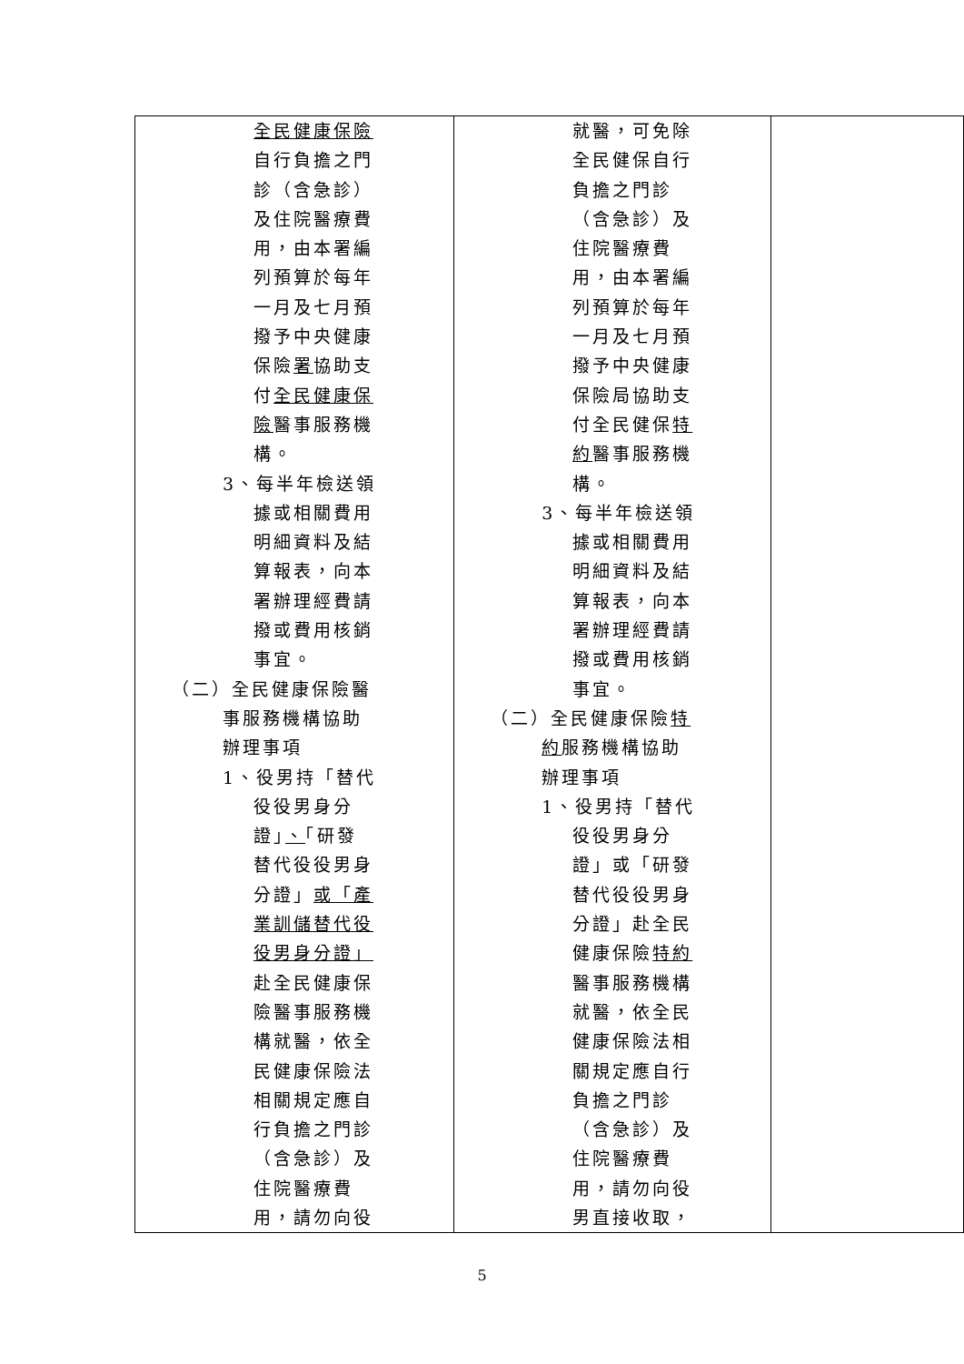| 全民健康保險 自行負擔之門 診（含急診） 及住院醫療費 用，由本署編 列預算於每年 一月及七月預 撥予中央健康 保險 署 協助支 付 全民健康保 險 醫事服務機 構。 3、每半年檢送領 據或相關費用 明細資料及結 算報表，向本 署辦理經費請 撥或費用核銷 事宜。 （二）全民健康保險醫 事服務機構協助 辦理事項 1、役男持「替代 役役男身分 證」 、 「研發 替代役役男身 分證」 或「產 業訓儲替代役 役男身分證」 赴全民健康保 險醫事服務機 構就醫，依全 民健康保險法 相關規定應自 行負擔之門診 （含急診）及 住院醫療費 用，請勿向役 | 就醫，可免除 全民健保自行 負擔之門診 （含急診）及 住院醫療費 用，由本署編 列預算於每年 一月及七月預 撥予中央健康 保險局協助支 付全民健保 特 約 醫事服務機 構。 3、每半年檢送領 據或相關費用 明細資料及結 算報表，向本 署辦理經費請 撥或費用核銷 事宜。 （二）全民健康保險 特 約 服務機構協助 辦理事項 1、役男持「替代 役役男身分 證」或「研發 替代役役男身 分證」赴全民 健康保險 特約 醫事服務機構 就醫，依全民 健康保險法相 關規定應自行 負擔之門診 （含急診）及 住院醫療費 用，請勿向役 男直接收取， | |
5